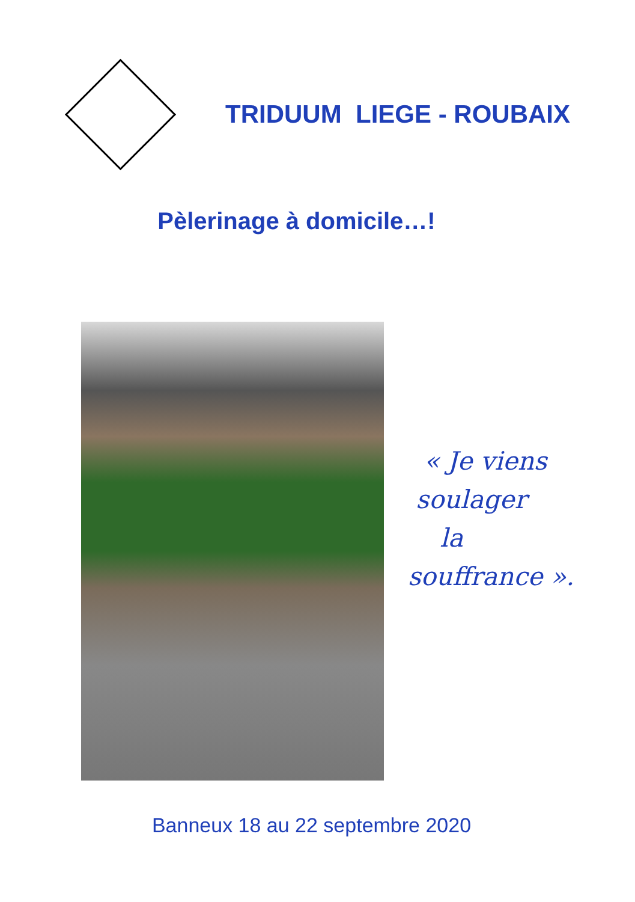TRIDUUM LIEGE - ROUBAIX
Pèlerinage à domicile…!
« Je viens
soulager
la
souffrance ».
Banneux 18 au 22 septembre 2020